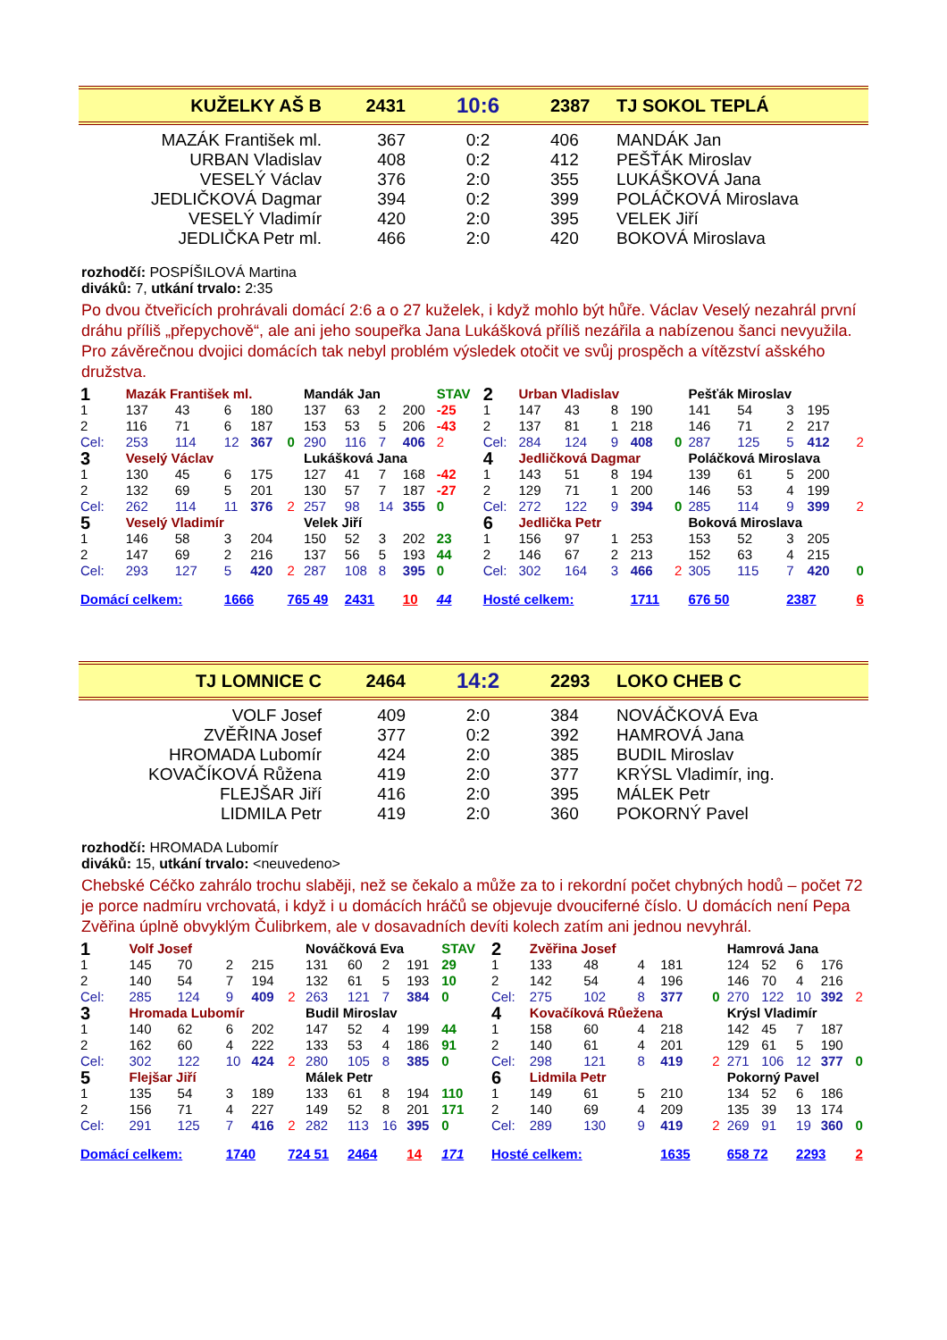| KUŽELKY AŠ B | 2431 | 10:6 | 2387 | TJ SOKOL TEPLÁ |
| MAZÁK František ml. | 367 | 0:2 | 406 | MANDÁK Jan |
| URBAN Vladislav | 408 | 0:2 | 412 | PEŠŤÁK Miroslav |
| VESELÝ Václav | 376 | 2:0 | 355 | LUKÁŠKOVÁ Jana |
| JEDLIČKOVÁ Dagmar | 394 | 0:2 | 399 | POLÁČKOVÁ Miroslava |
| VESELÝ Vladimír | 420 | 2:0 | 395 | VELEK Jiří |
| JEDLIČKA Petr ml. | 466 | 2:0 | 420 | BOKOVÁ Miroslava |
rozhodčí: POSPÍŠILOVÁ Martina
diváků: 7, utkání trvalo: 2:35
Po dvou čtveřicích prohrávali domácí 2:6 a o 27 kuželek, i když mohlo být hůře. Václav Veselý nezahrál první dráhu příliš „přepychově“, ale ani jeho soupeřka Jana Lukášková příliš nezářila a nabízenou šanci nevyužila. Pro závěrečnou dvojici domácích tak nebyl problém výsledek otočit ve svůj prospěch a vítězství ašského družstva.
| 1 | Mazák František ml. | | | | | Mandák Jan | | | | STAV | 2 | Urban Vladislav | | | | | Pešťák Miroslav | | | | |
| 1 | 137 | 43 | 6 | 180 | | 137 | 63 | 2 | 200 | -25 | 1 | 147 | 43 | 8 | 190 | | 141 | 54 | 3 | 195 | |
| 2 | 116 | 71 | 6 | 187 | | 153 | 53 | 5 | 206 | -43 | 2 | 137 | 81 | 1 | 218 | | 146 | 71 | 2 | 217 | |
| Cel: | 253 | 114 | 12 | 367 | 0 | 290 | 116 | 7 | 406 | 2 | Cel: | 284 | 124 | 9 | 408 | 0 | 287 | 125 | 5 | 412 | 2 |
| 3 | Veselý Václav | | | | | Lukášková Jana | | | | | 4 | Jedličková Dagmar | | | | | Poláčková Miroslava | | | | |
| 1 | 130 | 45 | 6 | 175 | | 127 | 41 | 7 | 168 | -42 | 1 | 143 | 51 | 8 | 194 | | 139 | 61 | 5 | 200 | |
| 2 | 132 | 69 | 5 | 201 | | 130 | 57 | 7 | 187 | -27 | 2 | 129 | 71 | 1 | 200 | | 146 | 53 | 4 | 199 | |
| Cel: | 262 | 114 | 11 | 376 | 2 | 257 | 98 | 14 | 355 | 0 | Cel: | 272 | 122 | 9 | 394 | 0 | 285 | 114 | 9 | 399 | 2 |
| 5 | Veselý Vladimír | | | | | Velek Jiří | | | | | 6 | Jedlička Petr | | | | | Boková Miroslava | | | | |
| 1 | 146 | 58 | 3 | 204 | | 150 | 52 | 3 | 202 | 23 | 1 | 156 | 97 | 1 | 253 | | 153 | 52 | 3 | 205 | |
| 2 | 147 | 69 | 2 | 216 | | 137 | 56 | 5 | 193 | 44 | 2 | 146 | 67 | 2 | 213 | | 152 | 63 | 4 | 215 | |
| Cel: | 293 | 127 | 5 | 420 | 2 | 287 | 108 | 8 | 395 | 0 | Cel: | 302 | 164 | 3 | 466 | 2 | 305 | 115 | 7 | 420 | 0 |
| Domácí celkem: | | | 1666 | | 765 49 | | 2431 | | 10 | 44 | Hosté celkem: | | | | 1711 | | 676 50 | | 2387 | | 6 |
| TJ LOMNICE C | 2464 | 14:2 | 2293 | LOKO CHEB C |
| VOLF Josef | 409 | 2:0 | 384 | NOVÁČKOVÁ Eva |
| ZVĚŘINA Josef | 377 | 0:2 | 392 | HAMROVÁ Jana |
| HROMADA Lubomír | 424 | 2:0 | 385 | BUDIL Miroslav |
| KOVAČÍKOVÁ Růžena | 419 | 2:0 | 377 | KRÝSL Vladimír, ing. |
| FLEJŠAR Jiří | 416 | 2:0 | 395 | MÁLEK Petr |
| LIDMILA Petr | 419 | 2:0 | 360 | POKORNÝ Pavel |
rozhodčí: HROMADA Lubomír
diváků: 15, utkání trvalo: <neuvedeno>
Chebské Céčko zahrálo trochu slaběji, než se čekalo a může za to i rekordní počet chybných hodů – počet 72 je porce nadmíru vrchovatá, i když i u domácích hráčů se objevuje dvouciferné číslo. U domácích není Pepa Zvěřina úplně obvyklým Čulibrkem, ale v dosavadních devíti kolech zatím ani jednou nevyhrál.
| 1 | Volf Josef | | | | | Nováčková Eva | | | | STAV | 2 | Zvěřina Josef | | | | | Hamrová Jana | | | | |
| 1 | 145 | 70 | 2 | 215 | | 131 | 60 | 2 | 191 | 29 | 1 | 133 | 48 | 4 | 181 | | 124 | 52 | 6 | 176 | |
| 2 | 140 | 54 | 7 | 194 | | 132 | 61 | 5 | 193 | 10 | 2 | 142 | 54 | 4 | 196 | | 146 | 70 | 4 | 216 | |
| Cel: | 285 | 124 | 9 | 409 | 2 | 263 | 121 | 7 | 384 | 0 | Cel: | 275 | 102 | 8 | 377 | 0 | 270 | 122 | 10 | 392 | 2 |
| 3 | Hromada Lubomír | | | | | Budil Miroslav | | | | | 4 | Kovačíková Růežena | | | | | Krýsl Vladimír | | | | |
| 1 | 140 | 62 | 6 | 202 | | 147 | 52 | 4 | 199 | 44 | 1 | 158 | 60 | 4 | 218 | | 142 | 45 | 7 | 187 | |
| 2 | 162 | 60 | 4 | 222 | | 133 | 53 | 4 | 186 | 91 | 2 | 140 | 61 | 4 | 201 | | 129 | 61 | 5 | 190 | |
| Cel: | 302 | 122 | 10 | 424 | 2 | 280 | 105 | 8 | 385 | 0 | Cel: | 298 | 121 | 8 | 419 | 2 | 271 | 106 | 12 | 377 | 0 |
| 5 | Flejšar Jiří | | | | | Málek Petr | | | | | 6 | Lidmila Petr | | | | | Pokorný Pavel | | | | |
| 1 | 135 | 54 | 3 | 189 | | 133 | 61 | 8 | 194 | 110 | 1 | 149 | 61 | 5 | 210 | | 134 | 52 | 6 | 186 | |
| 2 | 156 | 71 | 4 | 227 | | 149 | 52 | 8 | 201 | 171 | 2 | 140 | 69 | 4 | 209 | | 135 | 39 | 13 | 174 | |
| Cel: | 291 | 125 | 7 | 416 | 2 | 282 | 113 | 16 | 395 | 0 | Cel: | 289 | 130 | 9 | 419 | 2 | 269 | 91 | 19 | 360 | 0 |
| Domácí celkem: | | | 1740 | | 724 51 | | 2464 | | 14 | 171 | Hosté celkem: | | | | 1635 | | 658 72 | | 2293 | | 2 |